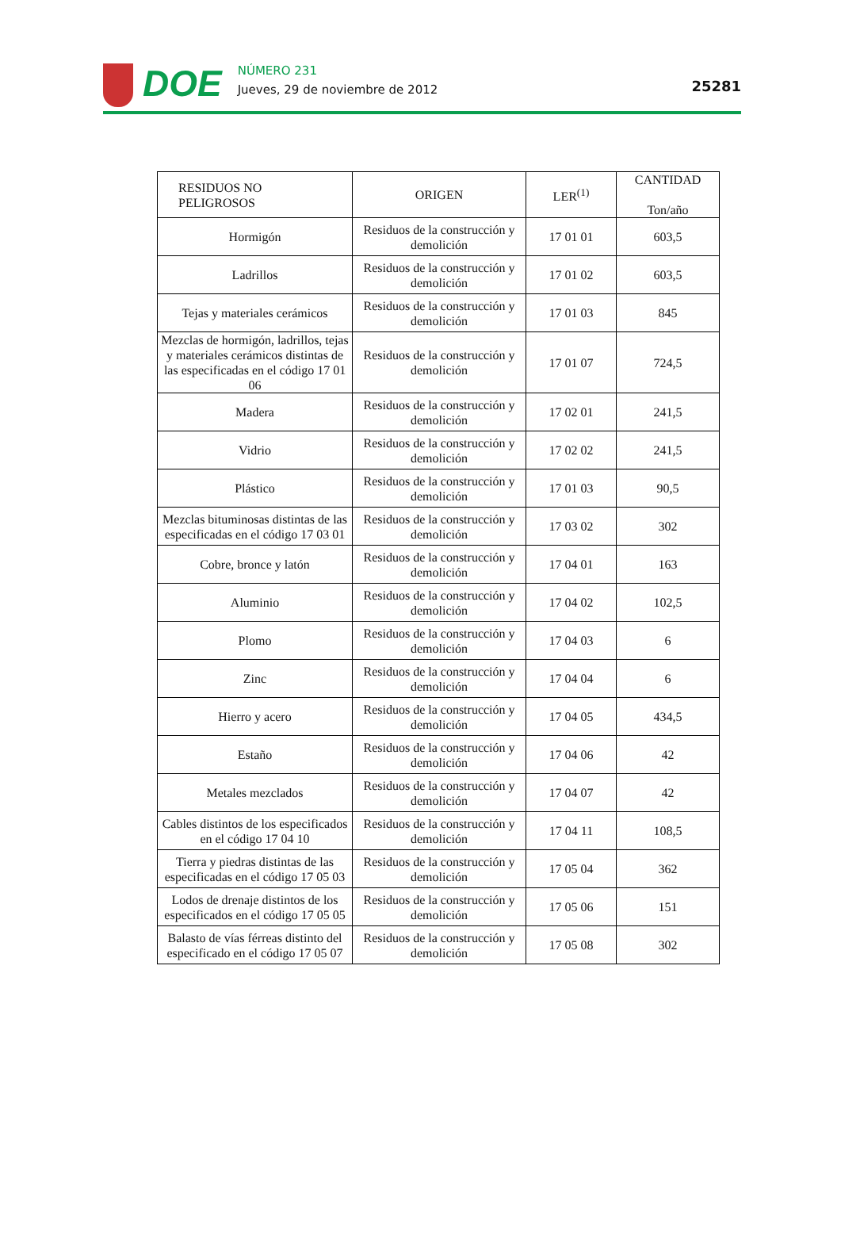DOE
NÚMERO 231
Jueves, 29 de noviembre de 2012
25281
| RESIDUOS NO PELIGROSOS | ORIGEN | LER<sup>(1)</sup> | CANTIDAD Ton/año |
| --- | --- | --- | --- |
| Hormigón | Residuos de la construcción y demolición | 17 01 01 | 603,5 |
| Ladrillos | Residuos de la construcción y demolición | 17 01 02 | 603,5 |
| Tejas y materiales cerámicos | Residuos de la construcción y demolición | 17 01 03 | 845 |
| Mezclas de hormigón, ladrillos, tejas y materiales cerámicos distintas de las especificadas en el código 17 01 06 | Residuos de la construcción y demolición | 17 01 07 | 724,5 |
| Madera | Residuos de la construcción y demolición | 17 02 01 | 241,5 |
| Vidrio | Residuos de la construcción y demolición | 17 02 02 | 241,5 |
| Plástico | Residuos de la construcción y demolición | 17 01 03 | 90,5 |
| Mezclas bituminosas distintas de las especificadas en el código 17 03 01 | Residuos de la construcción y demolición | 17 03 02 | 302 |
| Cobre, bronce y latón | Residuos de la construcción y demolición | 17 04 01 | 163 |
| Aluminio | Residuos de la construcción y demolición | 17 04 02 | 102,5 |
| Plomo | Residuos de la construcción y demolición | 17 04 03 | 6 |
| Zinc | Residuos de la construcción y demolición | 17 04 04 | 6 |
| Hierro y acero | Residuos de la construcción y demolición | 17 04 05 | 434,5 |
| Estaño | Residuos de la construcción y demolición | 17 04 06 | 42 |
| Metales mezclados | Residuos de la construcción y demolición | 17 04 07 | 42 |
| Cables distintos de los especificados en el código 17 04 10 | Residuos de la construcción y demolición | 17 04 11 | 108,5 |
| Tierra y piedras distintas de las especificadas en el código 17 05 03 | Residuos de la construcción y demolición | 17 05 04 | 362 |
| Lodos de drenaje distintos de los especificados en el código 17 05 05 | Residuos de la construcción y demolición | 17 05 06 | 151 |
| Balasto de vías férreas distinto del especificado en el código 17 05 07 | Residuos de la construcción y demolición | 17 05 08 | 302 |